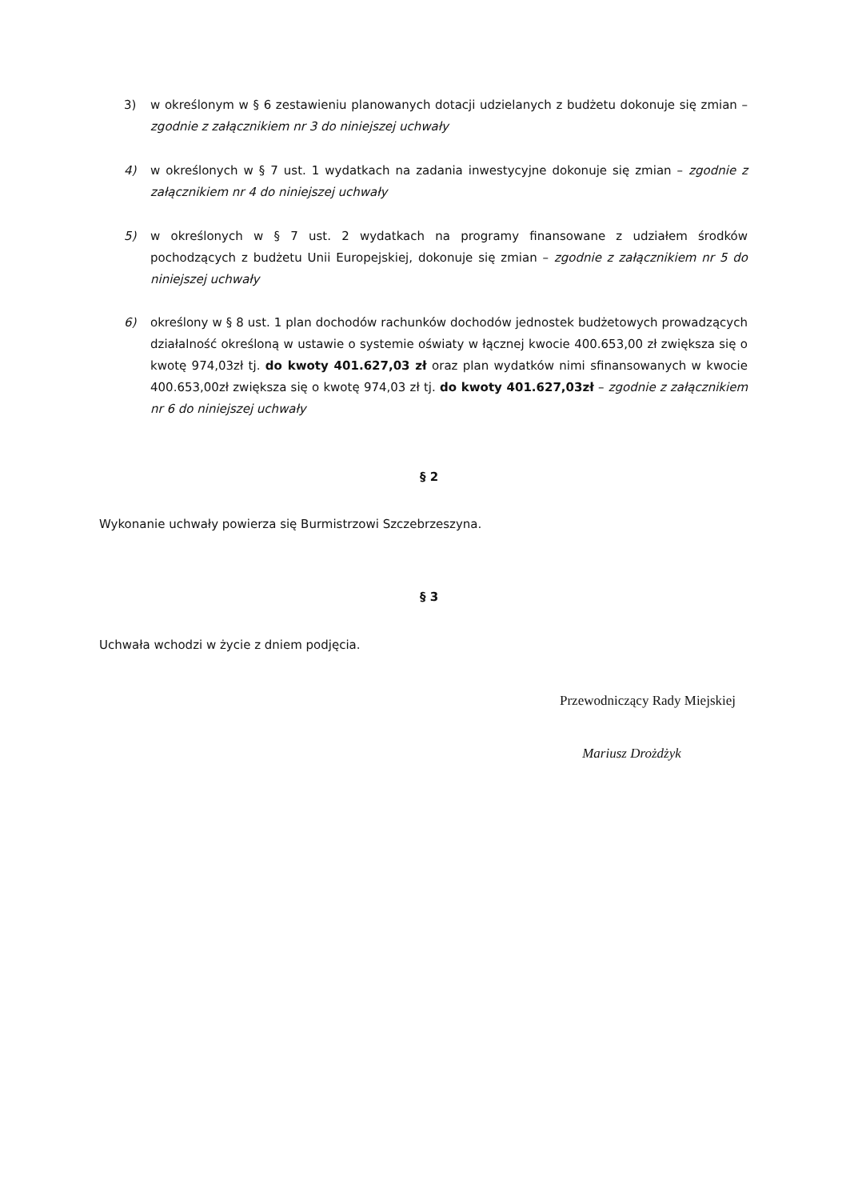3) w określonym w § 6 zestawieniu planowanych dotacji udzielanych z budżetu dokonuje się zmian – zgodnie z załącznikiem nr 3 do niniejszej uchwały
4) w określonych w § 7 ust. 1 wydatkach na zadania inwestycyjne dokonuje się zmian – zgodnie z załącznikiem nr 4 do niniejszej uchwały
5) w określonych w § 7 ust. 2 wydatkach na programy finansowane z udziałem środków pochodzących z budżetu Unii Europejskiej, dokonuje się zmian – zgodnie z załącznikiem nr 5 do niniejszej uchwały
6) określony w § 8 ust. 1 plan dochodów rachunków dochodów jednostek budżetowych prowadzących działalność określoną w ustawie o systemie oświaty w łącznej kwocie 400.653,00 zł zwiększa się o kwotę 974,03zł tj. do kwoty 401.627,03 zł oraz plan wydatków nimi sfinansowanych w kwocie 400.653,00zł zwiększa się o kwotę 974,03 zł tj. do kwoty 401.627,03zł – zgodnie z załącznikiem nr 6 do niniejszej uchwały
§ 2
Wykonanie uchwały powierza się Burmistrzowi Szczebrzeszyna.
§ 3
Uchwała wchodzi w życie z dniem podjęcia.
Przewodniczący Rady Miejskiej
Mariusz Drożdżyk